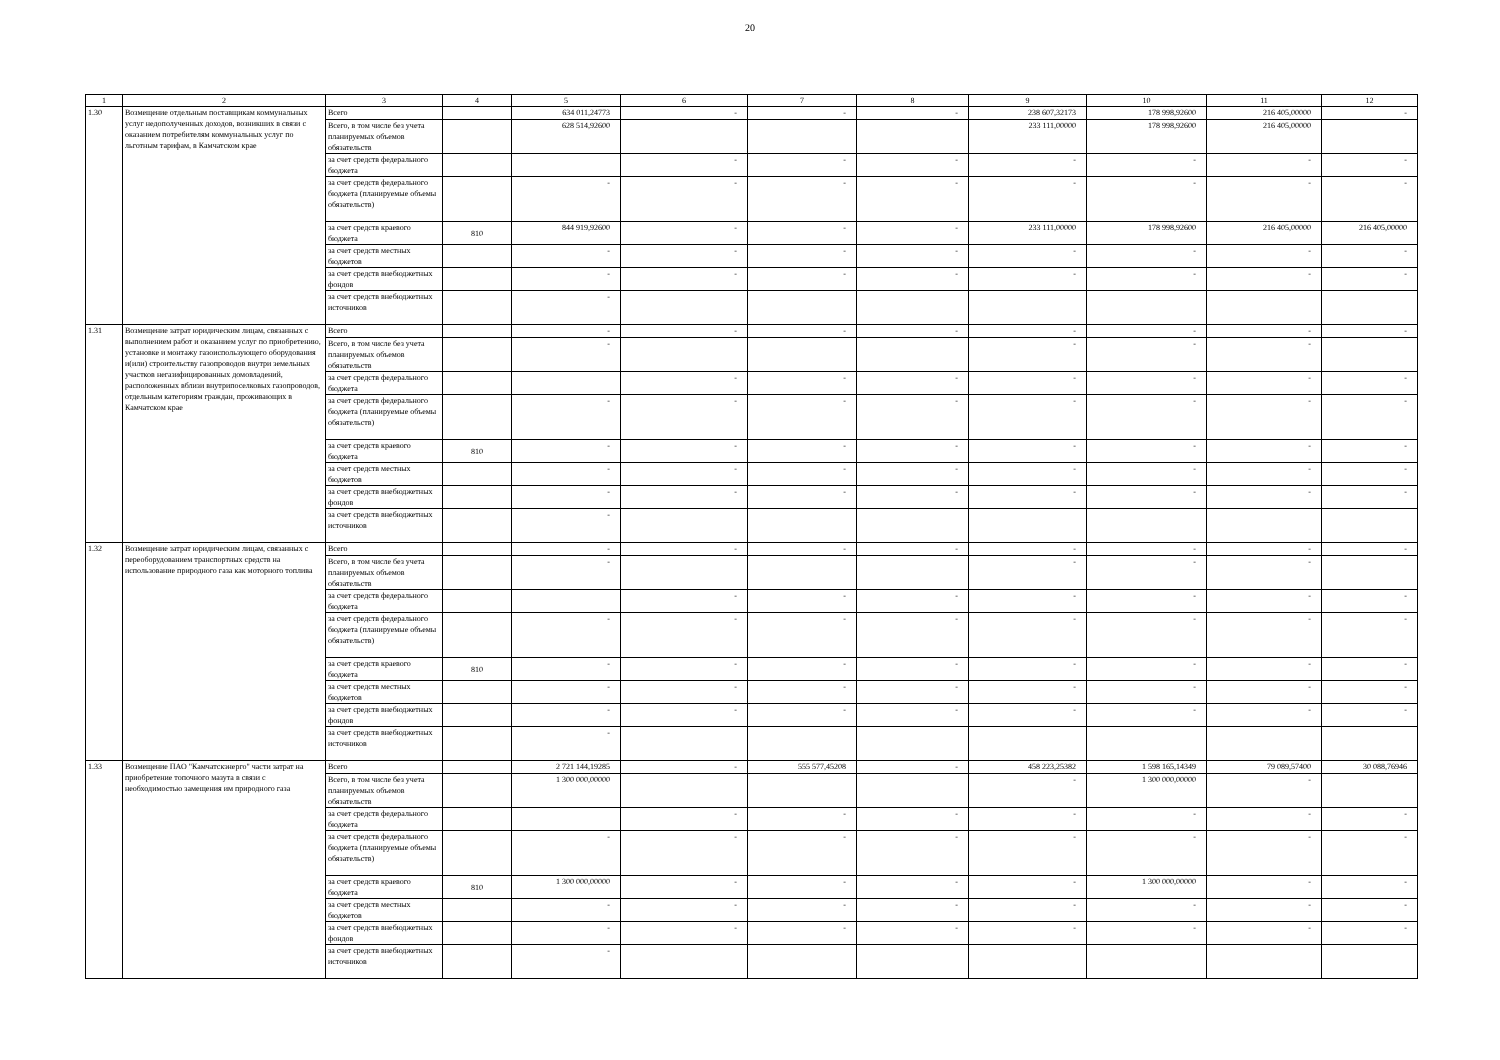20
| 1 | 2 | 3 | 4 | 5 | 6 | 7 | 8 | 9 | 10 | 11 | 12 |
| --- | --- | --- | --- | --- | --- | --- | --- | --- | --- | --- | --- |
| 1.30 | Возмещение отдельным поставщикам коммунальных услуг недополученных доходов, возникших в связи с оказанием потребителям коммунальных услуг по льготным тарифам, в Камчатском крае | Всего | | 634 011,24773 | - | - | - | 238 607,32173 | 178 998,92600 | 216 405,00000 | - |
| | | Всего, в том числе без учета планируемых объемов обязательств | | 628 514,92600 | | | | 233 111,00000 | 178 998,92600 | 216 405,00000 | |
| | | за счет средств федерального бюджета | | | - | - | - | - | - | - | - |
| | | за счет средств федерального бюджета (планируемые объемы обязательств) | | - | - | - | - | - | - | - | - |
| | | за счет средств краевого бюджета | 810 | 844 919,92600 | - | - | - | 233 111,00000 | 178 998,92600 | 216 405,00000 | 216 405,00000 |
| | | за счет средств местных бюджетов | | - | - | - | - | - | - | - | - |
| | | за счет средств внебюджетных фондов | | - | - | - | - | - | - | - | - |
| | | за счет средств внебюджетных источников | | - | | | | | | | |
| 1.31 | Возмещение затрат юридическим лицам, связанных с выполнением работ и оказанием услуг по приобретению, установке и монтажу газоиспользующего оборудования и(или) строительству газопроводов внутри земельных участков негазифицированных домовладений, расположенных вблизи внутрипоселковых газопроводов, отдельным категориям граждан, проживающих в Камчатском крае | Всего | | - | - | - | - | - | - | - | - |
| | | Всего, в том числе без учета планируемых объемов обязательств | | - | | | | - | - | - | |
| | | за счет средств федерального бюджета | | | - | - | - | - | - | - | - |
| | | за счет средств федерального бюджета (планируемые объемы обязательств) | | - | - | - | - | - | - | - | - |
| | | за счет средств краевого бюджета | 810 | - | - | - | - | - | - | - | - |
| | | за счет средств местных бюджетов | | - | - | - | - | - | - | - | - |
| | | за счет средств внебюджетных фондов | | - | - | - | - | - | - | - | - |
| | | за счет средств внебюджетных источников | | - | | | | | | | |
| 1.32 | Возмещение затрат юридическим лицам, связанных с переоборудованием транспортных средств на использование природного газа как моторного топлива | Всего | | - | - | - | - | - | - | - | - |
| | | Всего, в том числе без учета планируемых объемов обязательств | | - | | | | - | - | - | |
| | | за счет средств федерального бюджета | | | - | - | - | - | - | - | - |
| | | за счет средств федерального бюджета (планируемые объемы обязательств) | | - | - | - | - | - | - | - | - |
| | | за счет средств краевого бюджета | 810 | - | - | - | - | - | - | - | - |
| | | за счет средств местных бюджетов | | - | - | - | - | - | - | - | - |
| | | за счет средств внебюджетных фондов | | - | - | - | - | - | - | - | - |
| | | за счет средств внебюджетных источников | | - | | | | | | | |
| 1.33 | Возмещение ПАО "Камчатскэнерго" части затрат на приобретение топочного мазута в связи с необходимостью замещения им природного газа | Всего | | 2 721 144,19285 | - | 555 577,45208 | - | 458 223,25382 | 1 598 165,14349 | 79 089,57400 | 30 088,76946 |
| | | Всего, в том числе без учета планируемых объемов обязательств | | 1 300 000,00000 | | | | - | 1 300 000,00000 | - | |
| | | за счет средств федерального бюджета | | | - | - | - | - | - | - | - |
| | | за счет средств федерального бюджета (планируемые объемы обязательств) | | - | - | - | - | - | - | - | - |
| | | за счет средств краевого бюджета | 810 | 1 300 000,00000 | - | - | - | - | 1 300 000,00000 | - | - |
| | | за счет средств местных бюджетов | | - | - | - | - | - | - | - | - |
| | | за счет средств внебюджетных фондов | | - | - | - | - | - | - | - | - |
| | | за счет средств внебюджетных источников | | - | | | | | | | |